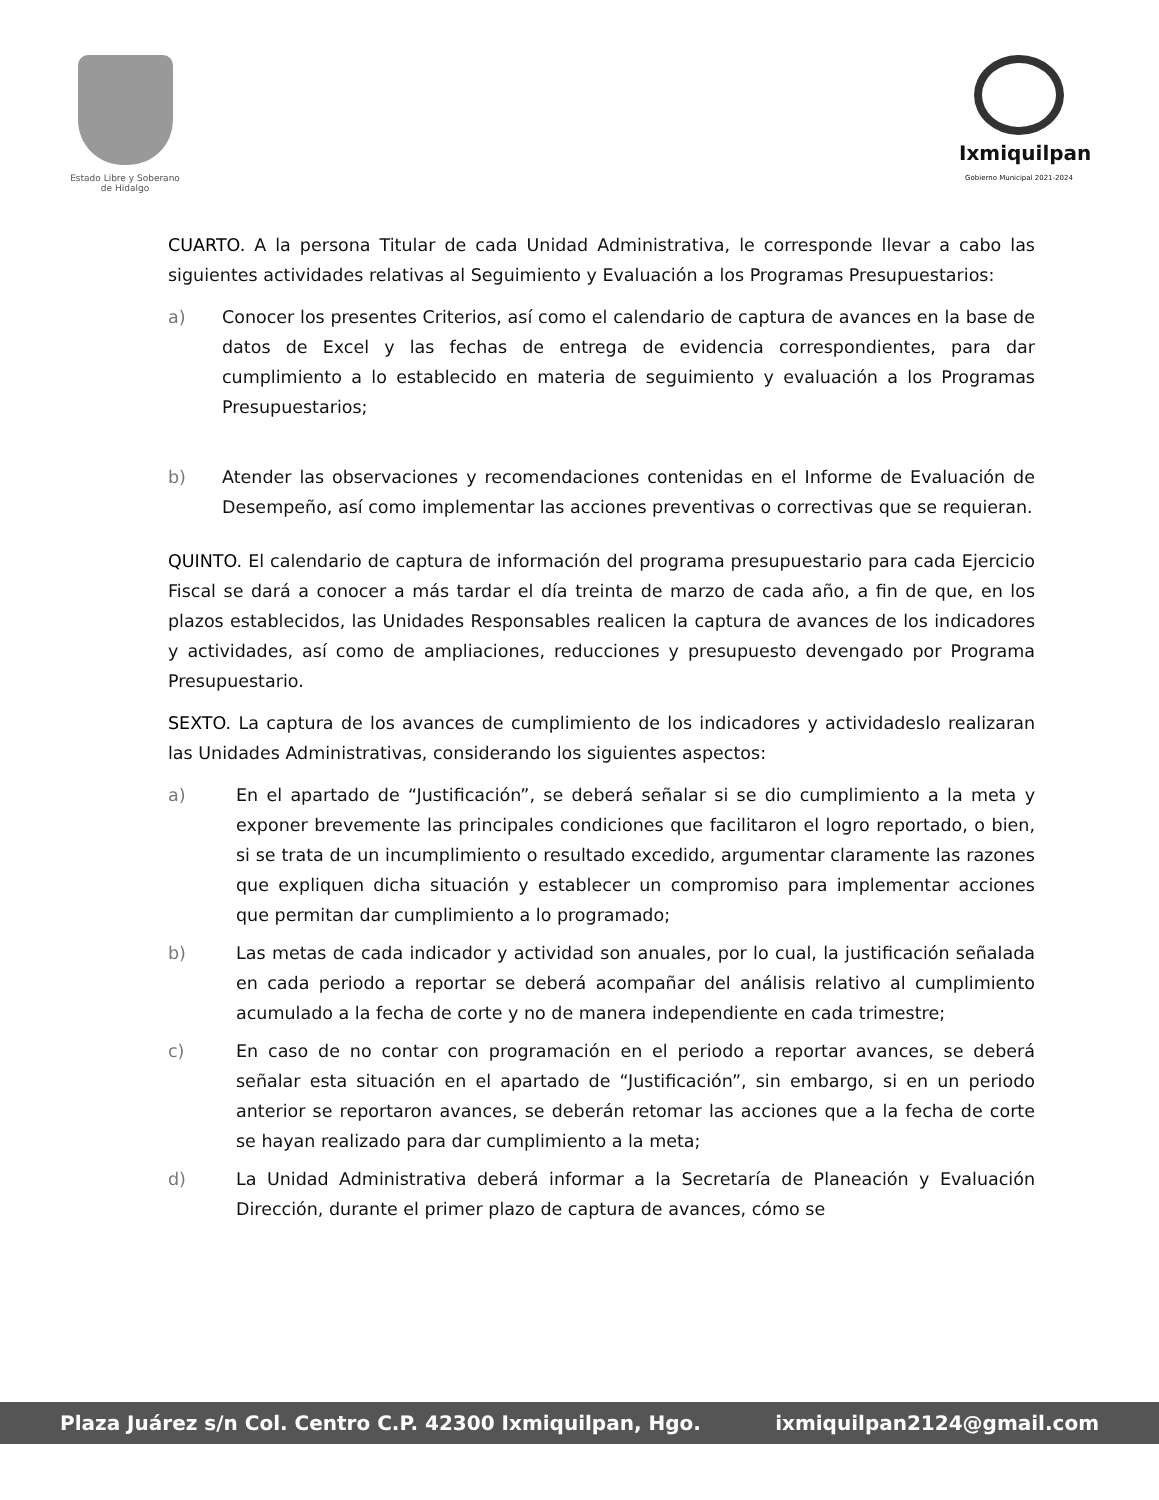Estado Libre y Soberano
de Hidalgo
Ixmiquilpan
Gobierno Municipal 2021-2024
CUARTO. A la persona Titular de cada Unidad Administrativa, le corresponde llevar a cabo las siguientes actividades relativas al Seguimiento y Evaluación a los Programas Presupuestarios:
a) Conocer los presentes Criterios, así como el calendario de captura de avances en la base de datos de Excel y las fechas de entrega de evidencia correspondientes, para dar cumplimiento a lo establecido en materia de seguimiento y evaluación a los Programas Presupuestarios;
b) Atender las observaciones y recomendaciones contenidas en el Informe de Evaluación de Desempeño, así como implementar las acciones preventivas o correctivas que se requieran.
QUINTO. El calendario de captura de información del programa presupuestario para cada Ejercicio Fiscal se dará a conocer a más tardar el día treinta de marzo de cada año, a fin de que, en los plazos establecidos, las Unidades Responsables realicen la captura de avances de los indicadores y actividades, así como de ampliaciones, reducciones y presupuesto devengado por Programa Presupuestario.
SEXTO. La captura de los avances de cumplimiento de los indicadores y actividadeslo realizaran las Unidades Administrativas, considerando los siguientes aspectos:
a) En el apartado de “Justificación”, se deberá señalar si se dio cumplimiento a la meta y exponer brevemente las principales condiciones que facilitaron el logro reportado, o bien, si se trata de un incumplimiento o resultado excedido, argumentar claramente las razones que expliquen dicha situación y establecer un compromiso para implementar acciones que permitan dar cumplimiento a lo programado;
b) Las metas de cada indicador y actividad son anuales, por lo cual, la justificación señalada en cada periodo a reportar se deberá acompañar del análisis relativo al cumplimiento acumulado a la fecha de corte y no de manera independiente en cada trimestre;
c) En caso de no contar con programación en el periodo a reportar avances, se deberá señalar esta situación en el apartado de “Justificación”, sin embargo, si en un periodo anterior se reportaron avances, se deberán retomar las acciones que a la fecha de corte se hayan realizado para dar cumplimiento a la meta;
d) La Unidad Administrativa deberá informar a la Secretaría de Planeación y Evaluación Dirección, durante el primer plazo de captura de avances, cómo se
Plaza Juárez s/n Col. Centro C.P. 42300 Ixmiquilpan, Hgo. ixmiquilpan2124@gmail.com